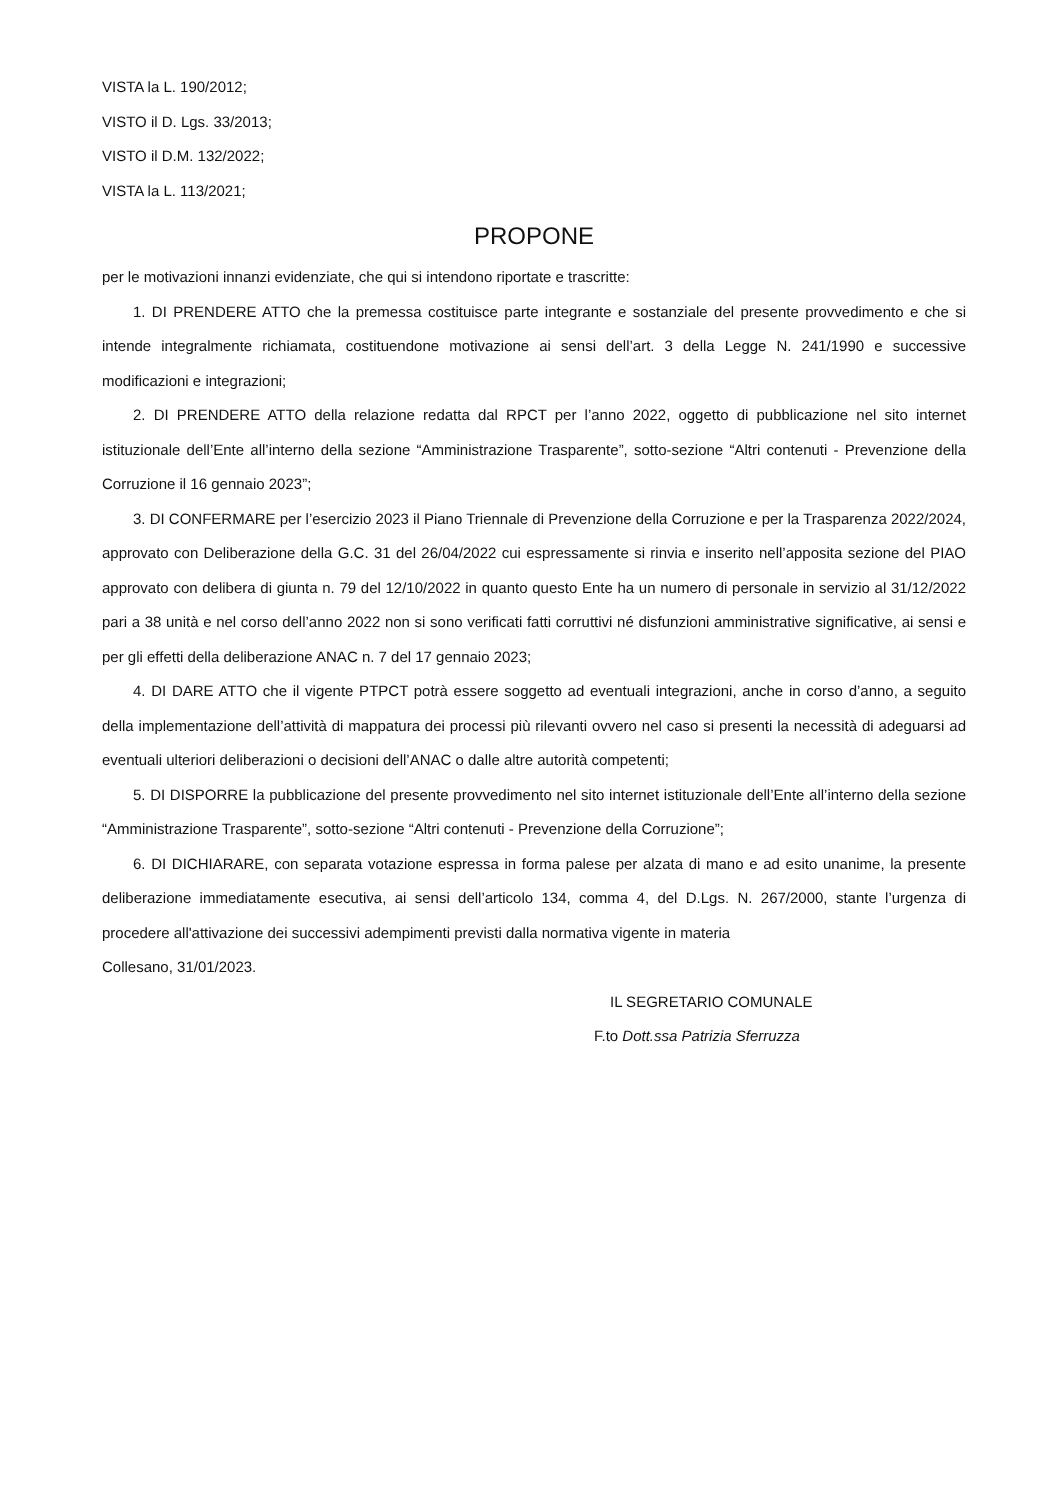VISTA la L. 190/2012;
VISTO il D. Lgs. 33/2013;
VISTO il D.M. 132/2022;
VISTA la L. 113/2021;
PROPONE
per le motivazioni innanzi evidenziate, che qui si intendono riportate e trascritte:
1. DI PRENDERE ATTO che la premessa costituisce parte integrante e sostanziale del presente provvedimento e che si intende integralmente richiamata, costituendone motivazione ai sensi dell’art. 3 della Legge N. 241/1990 e successive modificazioni e integrazioni;
2. DI PRENDERE ATTO della relazione redatta dal RPCT per l’anno 2022, oggetto di pubblicazione nel sito internet istituzionale dell’Ente all’interno della sezione “Amministrazione Trasparente”, sotto-sezione “Altri contenuti - Prevenzione della Corruzione il 16 gennaio 2023”;
3. DI CONFERMARE per l’esercizio 2023 il Piano Triennale di Prevenzione della Corruzione e per la Trasparenza 2022/2024, approvato con Deliberazione della G.C. 31 del 26/04/2022 cui espressamente si rinvia e inserito nell’apposita sezione del PIAO approvato con delibera di giunta n. 79 del 12/10/2022 in quanto questo Ente ha un numero di personale in servizio al 31/12/2022 pari a 38 unità e nel corso dell’anno 2022 non si sono verificati fatti corruttivi né disfunzioni amministrative significative, ai sensi e per gli effetti della deliberazione ANAC n. 7 del 17 gennaio 2023;
4. DI DARE ATTO che il vigente PTPCT potrà essere soggetto ad eventuali integrazioni, anche in corso d’anno, a seguito della implementazione dell’attività di mappatura dei processi più rilevanti ovvero nel caso si presenti la necessità di adeguarsi ad eventuali ulteriori deliberazioni o decisioni dell’ANAC o dalle altre autorità competenti;
5. DI DISPORRE la pubblicazione del presente provvedimento nel sito internet istituzionale dell’Ente all’interno della sezione “Amministrazione Trasparente”, sotto-sezione “Altri contenuti - Prevenzione della Corruzione”;
6. DI DICHIARARE, con separata votazione espressa in forma palese per alzata di mano e ad esito unanime, la presente deliberazione immediatamente esecutiva, ai sensi dell’articolo 134, comma 4, del D.Lgs. N. 267/2000, stante l’urgenza di procedere all'attivazione dei successivi adempimenti previsti dalla normativa vigente in materia
Collesano, 31/01/2023.
IL SEGRETARIO COMUNALE
F.to Dott.ssa Patrizia Sferruzza